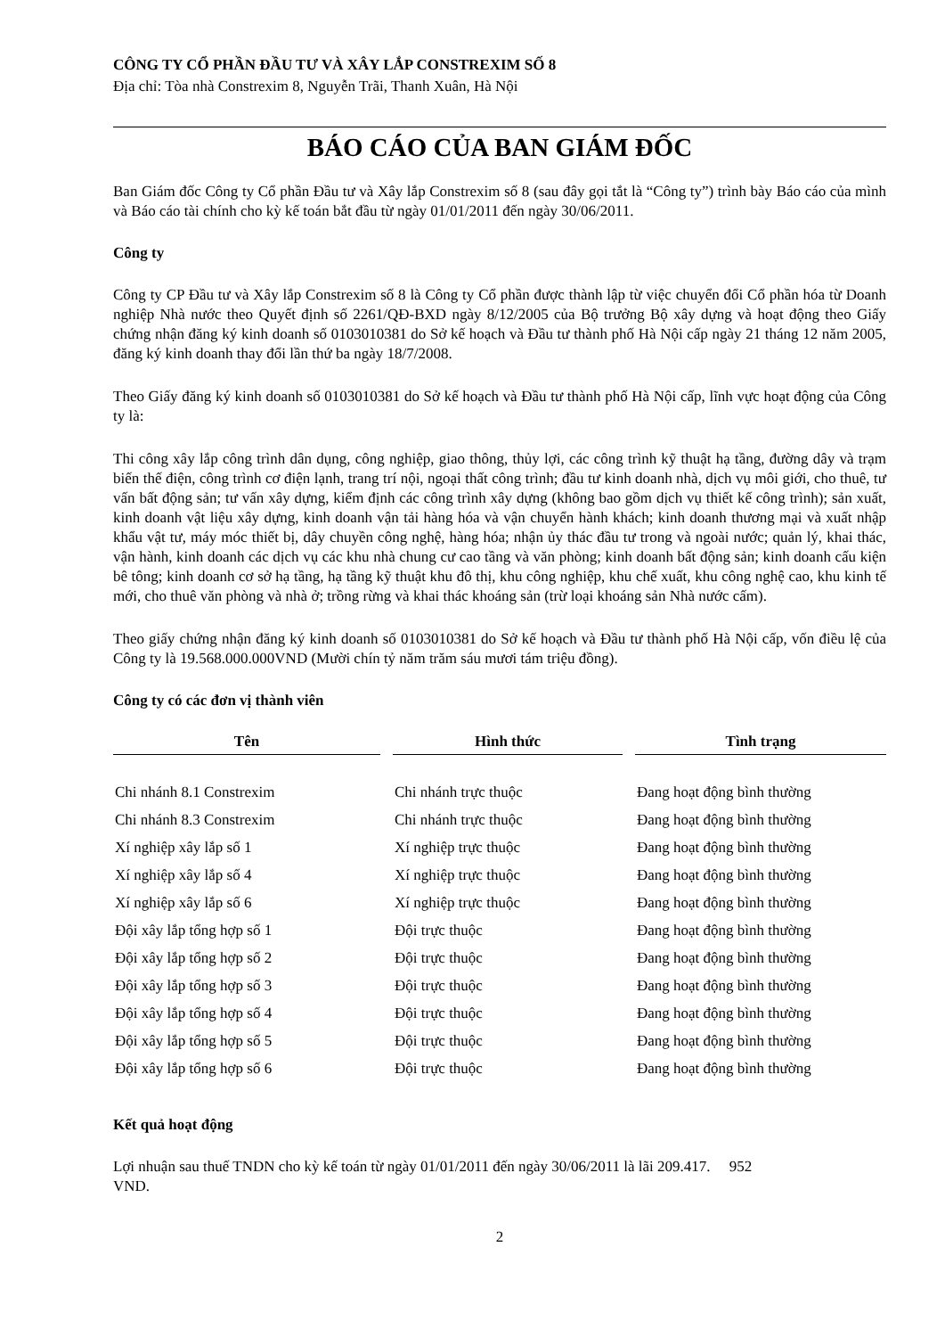CÔNG TY CỔ PHẦN ĐẦU TƯ VÀ XÂY LẮP CONSTREXIM SỐ 8
Địa chỉ: Tòa nhà Constrexim 8, Nguyễn Trãi, Thanh Xuân, Hà Nội
BÁO CÁO CỦA BAN GIÁM ĐỐC
Ban Giám đốc Công ty Cổ phần Đầu tư và Xây lắp Constrexim số 8 (sau đây gọi tắt là “Công ty”) trình bày Báo cáo của mình và Báo cáo tài chính cho kỳ kế toán bắt đầu từ ngày 01/01/2011 đến ngày 30/06/2011.
Công ty
Công ty CP Đầu tư và Xây lắp Constrexim số 8 là Công ty Cổ phần được thành lập từ việc chuyển đổi Cổ phần hóa từ Doanh nghiệp Nhà nước theo Quyết định số 2261/QĐ-BXD ngày 8/12/2005 của Bộ trưởng Bộ xây dựng và hoạt động theo Giấy chứng nhận đăng ký kinh doanh số 0103010381 do Sở kế hoạch và Đầu tư thành phố Hà Nội cấp ngày 21 tháng 12 năm 2005, đăng ký kinh doanh thay đổi lần thứ ba ngày 18/7/2008.
Theo Giấy đăng ký kinh doanh số 0103010381 do Sở kế hoạch và Đầu tư thành phố Hà Nội cấp, lĩnh vực hoạt động của Công ty là:
Thi công xây lắp công trình dân dụng, công nghiệp, giao thông, thủy lợi, các công trình kỹ thuật hạ tầng, đường dây và trạm biến thế điện, công trình cơ điện lạnh, trang trí nội, ngoại thất công trình; đầu tư kinh doanh nhà, dịch vụ môi giới, cho thuê, tư vấn bất động sản; tư vấn xây dựng, kiểm định các công trình xây dựng (không bao gồm dịch vụ thiết kế công trình); sản xuất, kinh doanh vật liệu xây dựng, kinh doanh vận tải hàng hóa và vận chuyển hành khách; kinh doanh thương mại và xuất nhập khẩu vật tư, máy móc thiết bị, dây chuyền công nghệ, hàng hóa; nhận ủy thác đầu tư trong và ngoài nước; quản lý, khai thác, vận hành, kinh doanh các dịch vụ các khu nhà chung cư cao tầng và văn phòng; kinh doanh bất động sản; kinh doanh cấu kiện bê tông; kinh doanh cơ sở hạ tầng, hạ tầng kỹ thuật khu đô thị, khu công nghiệp, khu chế xuất, khu công nghệ cao, khu kinh tế mới, cho thuê văn phòng và nhà ở; trồng rừng và khai thác khoáng sản (trừ loại khoáng sản Nhà nước cấm).
Theo giấy chứng nhận đăng ký kinh doanh số 0103010381 do Sở kế hoạch và Đầu tư thành phố Hà Nội cấp, vốn điều lệ của Công ty là 19.568.000.000VND (Mười chín tỷ năm trăm sáu mươi tám triệu đồng).
Công ty có các đơn vị thành viên
| Tên | | Hình thức | | Tình trạng |
| --- | --- | --- | --- | --- |
| Chi nhánh 8.1 Constrexim | | Chi nhánh trực thuộc | | Đang hoạt động bình thường |
| Chi nhánh 8.3 Constrexim | | Chi nhánh trực thuộc | | Đang hoạt động bình thường |
| Xí nghiệp xây lắp số 1 | | Xí nghiệp trực thuộc | | Đang hoạt động bình thường |
| Xí nghiệp xây lắp số 4 | | Xí nghiệp trực thuộc | | Đang hoạt động bình thường |
| Xí nghiệp xây lắp số 6 | | Xí nghiệp trực thuộc | | Đang hoạt động bình thường |
| Đội xây lắp tổng hợp số 1 | | Đội trực thuộc | | Đang hoạt động bình thường |
| Đội xây lắp tổng hợp số 2 | | Đội trực thuộc | | Đang hoạt động bình thường |
| Đội xây lắp tổng hợp số 3 | | Đội trực thuộc | | Đang hoạt động bình thường |
| Đội xây lắp tổng hợp số 4 | | Đội trực thuộc | | Đang hoạt động bình thường |
| Đội xây lắp tổng hợp số 5 | | Đội trực thuộc | | Đang hoạt động bình thường |
| Đội xây lắp tổng hợp số 6 | | Đội trực thuộc | | Đang hoạt động bình thường |
Kết quả hoạt động
Lợi nhuận sau thuế TNDN cho kỳ kế toán từ ngày 01/01/2011 đến ngày 30/06/2011 là lãi 209.417. 952
VND.
2